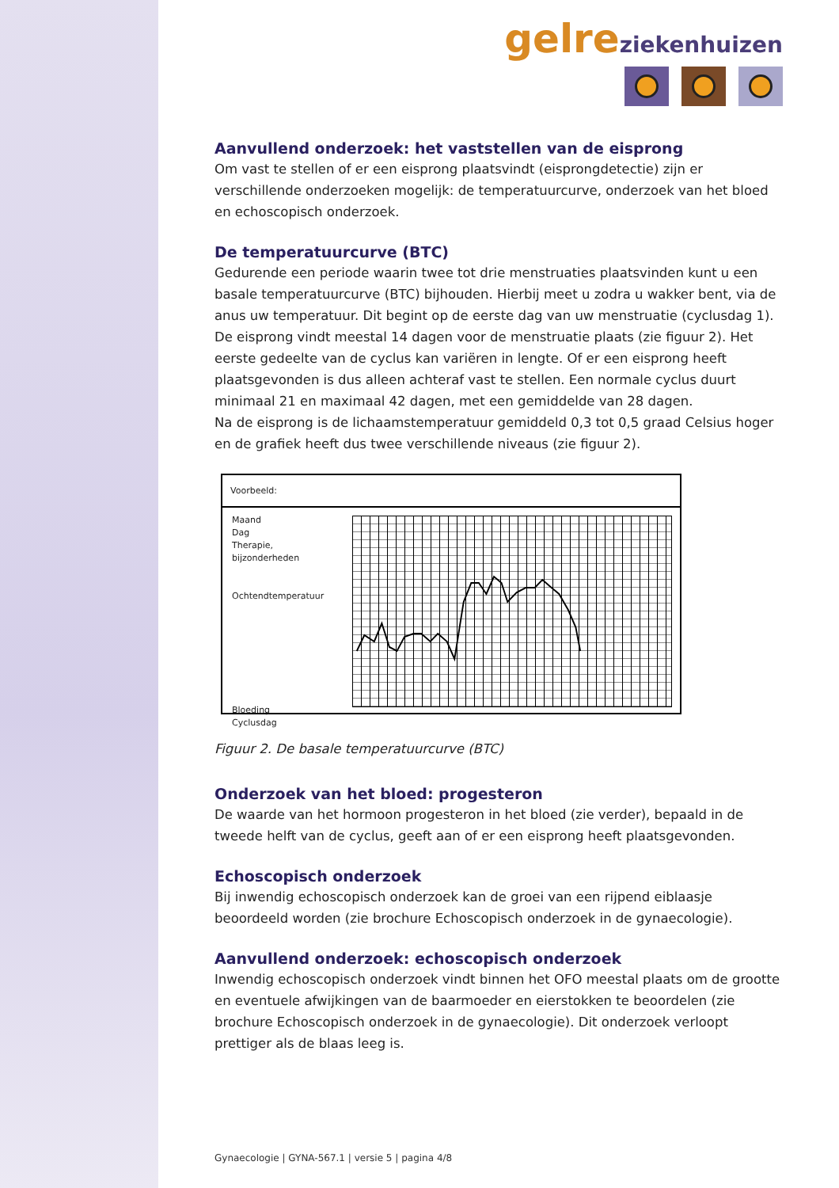gelre ziekenhuizen
Aanvullend onderzoek: het vaststellen van de eisprong
Om vast te stellen of er een eisprong plaatsvindt (eisprongdetectie) zijn er verschillende onderzoeken mogelijk: de temperatuurcurve, onderzoek van het bloed en echoscopisch onderzoek.
De temperatuurcurve (BTC)
Gedurende een periode waarin twee tot drie menstruaties plaatsvinden kunt u een basale temperatuurcurve (BTC) bijhouden. Hierbij meet u zodra u wakker bent, via de anus uw temperatuur. Dit begint op de eerste dag van uw menstruatie (cyclusdag 1). De eisprong vindt meestal 14 dagen voor de menstruatie plaats (zie figuur 2). Het eerste gedeelte van de cyclus kan variëren in lengte. Of er een eisprong heeft plaatsgevonden is dus alleen achteraf vast te stellen. Een normale cyclus duurt minimaal 21 en maximaal 42 dagen, met een gemiddelde van 28 dagen.
Na de eisprong is de lichaamstemperatuur gemiddeld 0,3 tot 0,5 graad Celsius hoger en de grafiek heeft dus twee verschillende niveaus (zie figuur 2).
Voorbeeld:
Maand
Dag
Therapie, bijzonderheden
Ochtendtemperatuur
Bloeding
Cyclusdag
Figuur 2. De basale temperatuurcurve (BTC)
Onderzoek van het bloed: progesteron
De waarde van het hormoon progesteron in het bloed (zie verder), bepaald in de tweede helft van de cyclus, geeft aan of er een eisprong heeft plaatsgevonden.
Echoscopisch onderzoek
Bij inwendig echoscopisch onderzoek kan de groei van een rijpend eiblaasje beoordeeld worden (zie brochure Echoscopisch onderzoek in de gynaecologie).
Aanvullend onderzoek: echoscopisch onderzoek
Inwendig echoscopisch onderzoek vindt binnen het OFO meestal plaats om de grootte en eventuele afwijkingen van de baarmoeder en eierstokken te beoordelen (zie brochure Echoscopisch onderzoek in de gynaecologie). Dit onderzoek verloopt prettiger als de blaas leeg is.
Gynaecologie | GYNA-567.1 | versie 5 | pagina 4/8